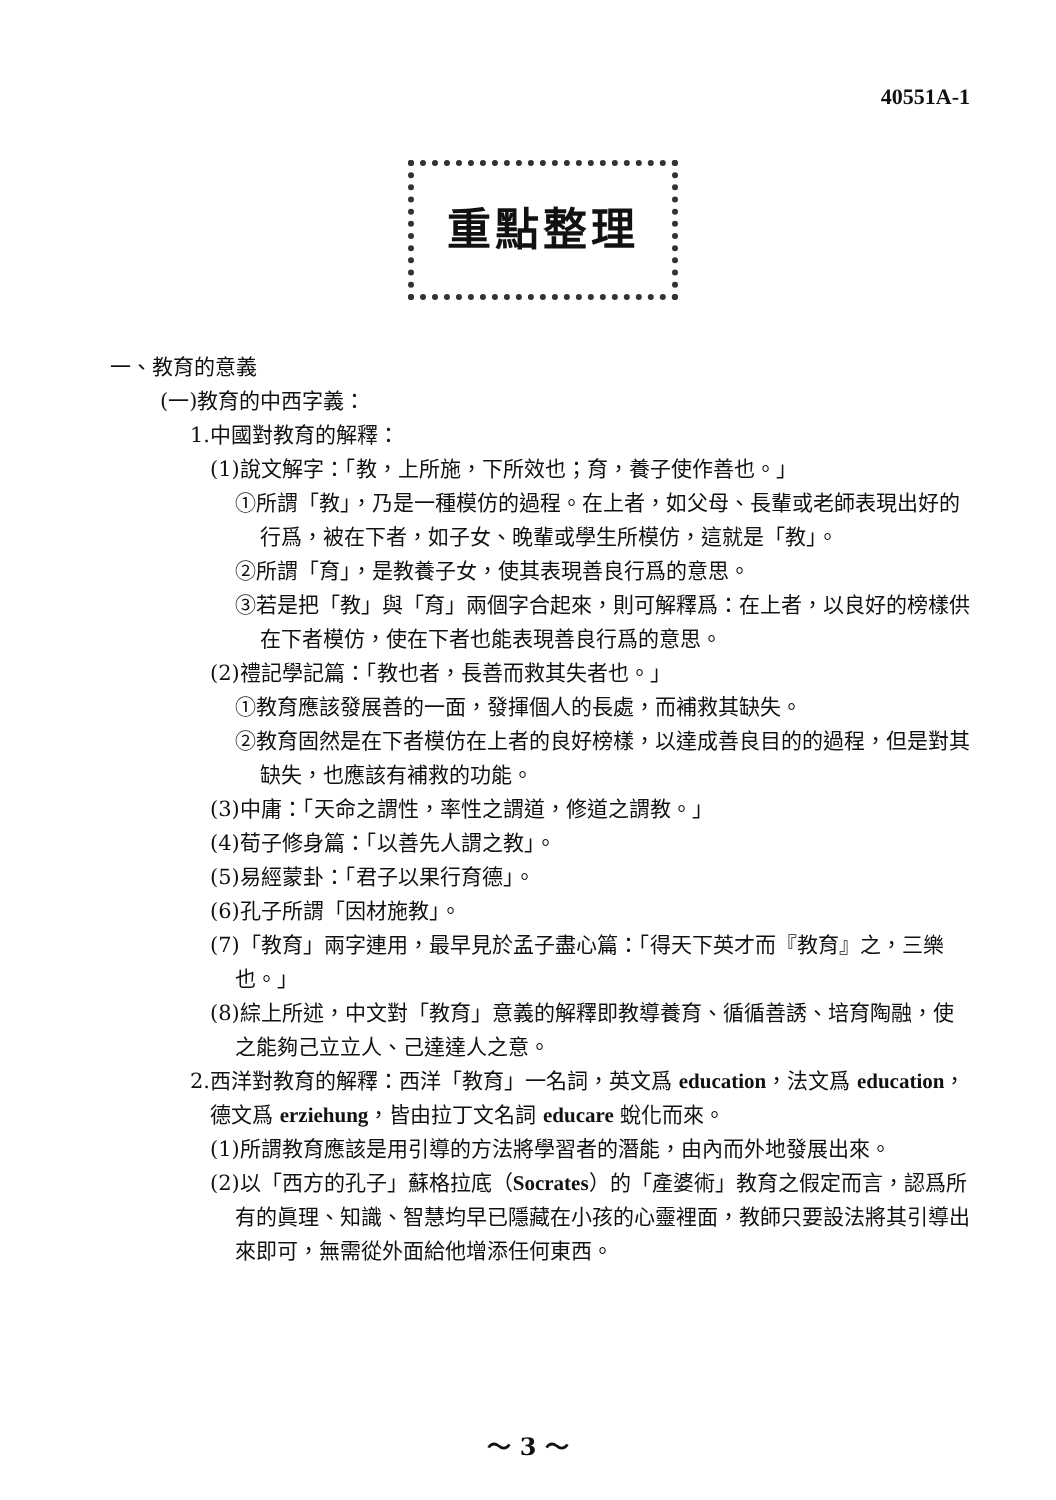40551A-1
重點整理
一、教育的意義
(一)教育的中西字義：
1.中國對教育的解釋：
(1)說文解字：「教，上所施，下所效也；育，養子使作善也。」
①所謂「教」，乃是一種模仿的過程。在上者，如父母、長輩或老師表現出好的行爲，被在下者，如子女、晚輩或學生所模仿，這就是「教」。
②所謂「育」，是教養子女，使其表現善良行爲的意思。
③若是把「教」與「育」兩個字合起來，則可解釋爲：在上者，以良好的榜樣供在下者模仿，使在下者也能表現善良行爲的意思。
(2)禮記學記篇：「教也者，長善而救其失者也。」
①教育應該發展善的一面，發揮個人的長處，而補救其缺失。
②教育固然是在下者模仿在上者的良好榜樣，以達成善良目的的過程，但是對其缺失，也應該有補救的功能。
(3)中庸：「天命之謂性，率性之謂道，修道之謂教。」
(4)荀子修身篇：「以善先人謂之教」。
(5)易經蒙卦：「君子以果行育德」。
(6)孔子所謂「因材施教」。
(7)「教育」兩字連用，最早見於孟子盡心篇：「得天下英才而『教育』之，三樂也。」
(8)綜上所述，中文對「教育」意義的解釋即教導養育、循循善誘、培育陶融，使之能夠己立立人、己達達人之意。
2.西洋對教育的解釋：西洋「教育」一名詞，英文爲 education，法文爲 education，德文爲 erziehung，皆由拉丁文名詞 educare 蛻化而來。
(1)所謂教育應該是用引導的方法將學習者的潛能，由內而外地發展出來。
(2)以「西方的孔子」蘇格拉底（Socrates）的「產婆術」教育之假定而言，認爲所有的眞理、知識、智慧均早已隱藏在小孩的心靈裡面，教師只要設法將其引導出來即可，無需從外面給他增添任何東西。
～ 3 ～